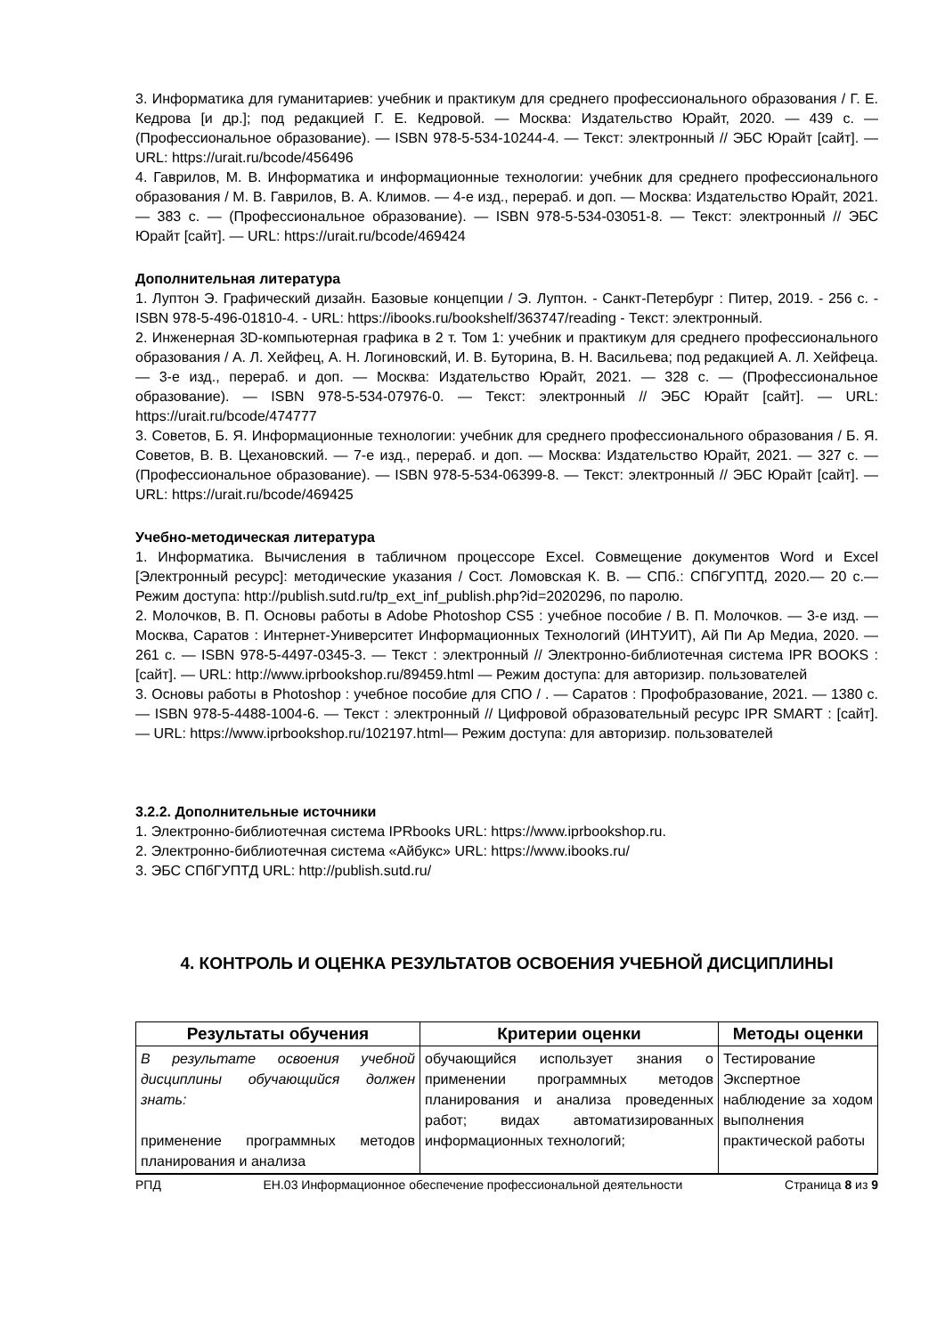3. Информатика для гуманитариев: учебник и практикум для среднего профессионального образования / Г. Е. Кедрова [и др.]; под редакцией Г. Е. Кедровой. — Москва: Издательство Юрайт, 2020. — 439 с. — (Профессиональное образование). — ISBN 978-5-534-10244-4. — Текст: электронный // ЭБС Юрайт [сайт]. — URL: https://urait.ru/bcode/456496
4. Гаврилов, М. В. Информатика и информационные технологии: учебник для среднего профессионального образования / М. В. Гаврилов, В. А. Климов. — 4-е изд., перераб. и доп. — Москва: Издательство Юрайт, 2021. — 383 с. — (Профессиональное образование). — ISBN 978-5-534-03051-8. — Текст: электронный // ЭБС Юрайт [сайт]. — URL: https://urait.ru/bcode/469424
Дополнительная литература
1. Луптон Э. Графический дизайн. Базовые концепции / Э. Луптон. - Санкт-Петербург : Питер, 2019. - 256 с. - ISBN 978-5-496-01810-4. - URL: https://ibooks.ru/bookshelf/363747/reading - Текст: электронный.
2. Инженерная 3D-компьютерная графика в 2 т. Том 1: учебник и практикум для среднего профессионального образования / А. Л. Хейфец, А. Н. Логиновский, И. В. Буторина, В. Н. Васильева; под редакцией А. Л. Хейфеца. — 3-е изд., перераб. и доп. — Москва: Издательство Юрайт, 2021. — 328 с. — (Профессиональное образование). — ISBN 978-5-534-07976-0. — Текст: электронный // ЭБС Юрайт [сайт]. — URL: https://urait.ru/bcode/474777
3. Советов, Б. Я. Информационные технологии: учебник для среднего профессионального образования / Б. Я. Советов, В. В. Цехановский. — 7-е изд., перераб. и доп. — Москва: Издательство Юрайт, 2021. — 327 с. — (Профессиональное образование). — ISBN 978-5-534-06399-8. — Текст: электронный // ЭБС Юрайт [сайт]. — URL: https://urait.ru/bcode/469425
Учебно-методическая литература
1. Информатика. Вычисления в табличном процессоре Excel. Совмещение документов Word и Excel [Электронный ресурс]: методические указания / Сост. Ломовская К. В. — СПб.: СПбГУПТД, 2020.— 20 с.— Режим доступа: http://publish.sutd.ru/tp_ext_inf_publish.php?id=2020296, по паролю.
2. Молочков, В. П. Основы работы в Adobe Photoshop CS5 : учебное пособие / В. П. Молочков. — 3-е изд. — Москва, Саратов : Интернет-Университет Информационных Технологий (ИНТУИТ), Ай Пи Ар Медиа, 2020. — 261 с. — ISBN 978-5-4497-0345-3. — Текст : электронный // Электронно-библиотечная система IPR BOOKS : [сайт]. — URL: http://www.iprbookshop.ru/89459.html — Режим доступа: для авторизир. пользователей
3. Основы работы в Photoshop : учебное пособие для СПО / . — Саратов : Профобразование, 2021. — 1380 с. — ISBN 978-5-4488-1004-6. — Текст : электронный // Цифровой образовательный ресурс IPR SMART : [сайт]. — URL: https://www.iprbookshop.ru/102197.html— Режим доступа: для авторизир. пользователей
3.2.2. Дополнительные источники
1. Электронно-библиотечная система IPRbooks URL: https://www.iprbookshop.ru.
2. Электронно-библиотечная система «Айбукс» URL: https://www.ibooks.ru/
3. ЭБС СПбГУПТД URL: http://publish.sutd.ru/
4. КОНТРОЛЬ И ОЦЕНКА РЕЗУЛЬТАТОВ ОСВОЕНИЯ УЧЕБНОЙ ДИСЦИПЛИНЫ
| Результаты обучения | Критерии оценки | Методы оценки |
| --- | --- | --- |
| В результате освоения учебной дисциплины обучающийся должен знать: применение программных методов планирования и анализа | обучающийся использует знания о применении программных методов планирования и анализа проведенных работ; видах автоматизированных информационных технологий; | Тестирование Экспертное наблюдение за ходом выполнения практической работы |
РПД ЕН.03 Информационное обеспечение профессиональной деятельности Страница 8 из 9